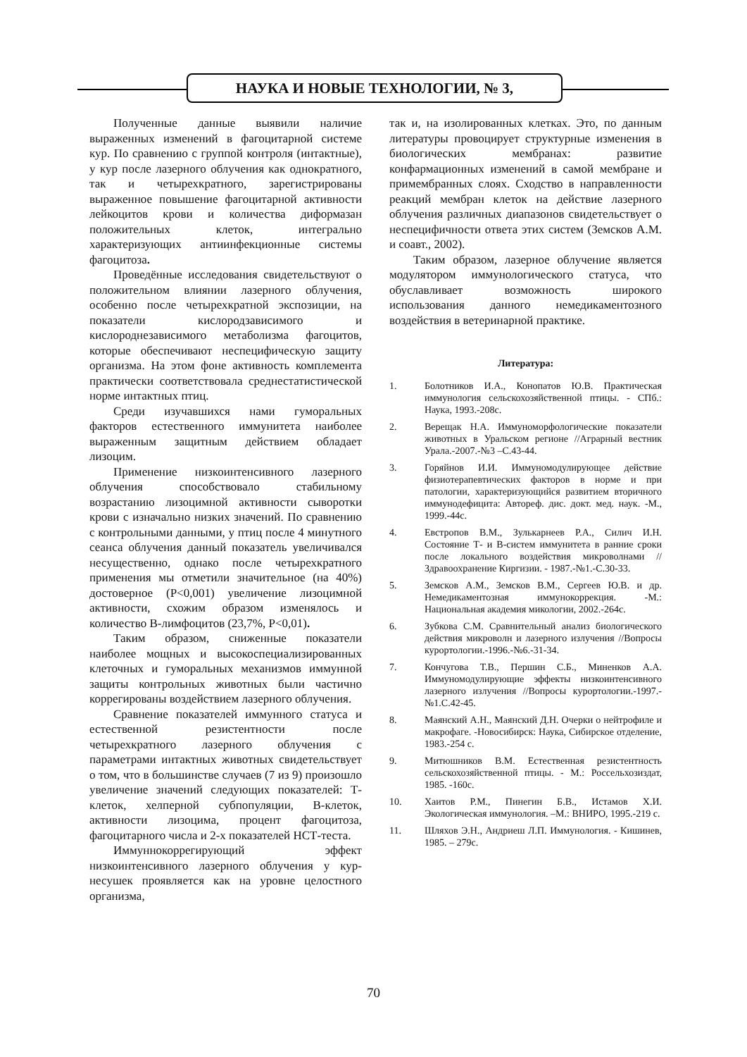НАУКА И НОВЫЕ ТЕХНОЛОГИИ, № 3,
Полученные данные выявили наличие выраженных изменений в фагоцитарной системе кур. По сравнению с группой контроля (интактные), у кур после лазерного облучения как однократного, так и четырехкратного, зарегистрированы выраженное повышение фагоцитарной активности лейкоцитов крови и количества диформазан положительных клеток, интегрально характеризующих антиинфекционные системы фагоцитоза.
Проведённые исследования свидетельствуют о положительном влиянии лазерного облучения, особенно после четырехкратной экспозиции, на показатели кислородзависимого и кислороднезависимого метаболизма фагоцитов, которые обеспечивают неспецифическую защиту организма. На этом фоне активность комплемента практически соответствовала среднестатистической норме интактных птиц.
Среди изучавшихся нами гуморальных факторов естественного иммунитета наиболее выраженным защитным действием обладает лизоцим.
Применение низкоинтенсивного лазерного облучения способствовало стабильному возрастанию лизоцимной активности сыворотки крови с изначально низких значений. По сравнению с контрольными данными, у птиц после 4 минутного сеанса облучения данный показатель увеличивался несущественно, однако после четырехкратного применения мы отметили значительное (на 40%) достоверное (Р<0,001) увеличение лизоцимной активности, схожим образом изменялось и количество В-лимфоцитов (23,7%, Р<0,01).
Таким образом, сниженные показатели наиболее мощных и высокоспециализированных клеточных и гуморальных механизмов иммунной защиты контрольных животных были частично коррегированы воздействием лазерного облучения.
Сравнение показателей иммунного статуса и естественной резистентности после четырехкратного лазерного облучения с параметрами интактных животных свидетельствует о том, что в большинстве случаев (7 из 9) произошло увеличение значений следующих показателей: Т-клеток, хелперной субпопуляции, В-клеток, активности лизоцима, процент фагоцитоза, фагоцитарного числа и 2-х показателей НСТ-теста.
Иммуннокоррегирующий эффект низкоинтенсивного лазерного облучения у кур-несушек проявляется как на уровне целостного организма,
так и, на изолированных клетках. Это, по данным литературы провоцирует структурные изменения в биологических мембранах: развитие конфармационных изменений в самой мембране и примембранных слоях. Сходство в направленности реакций мембран клеток на действие лазерного облучения различных диапазонов свидетельствует о неспецифичности ответа этих систем (Земсков А.М. и соавт., 2002).
Таким образом, лазерное облучение является модулятором иммунологического статуса, что обуславливает возможность широкого использования данного немедикаментозного воздействия в ветеринарной практике.
Литература:
1. Болотников И.А., Конопатов Ю.В. Практическая иммунология сельскохозяйственной птицы. - СПб.: Наука, 1993.-208с.
2. Верещак Н.А. Иммуноморфологические показатели животных в Уральском регионе //Аграрный вестник Урала.-2007.-№3 –С.43-44.
3. Горяйнов И.И. Иммуномодулирующее действие физиотерапевтических факторов в норме и при патологии, характеризующийся развитием вторичного иммунодефицита: Автореф. дис. докт. мед. наук. -М., 1999.-44с.
4. Евстропов В.М., Зулькарнеев Р.А., Силич И.Н. Состояние Т- и В-систем иммунитета в ранние сроки после локального воздействия микроволнами //Здравоохранение Киргизии. - 1987.-№1.-С.30-33.
5. Земсков А.М., Земсков В.М., Сергеев Ю.В. и др. Немедикаментозная иммунокоррекция. -М.: Национальная академия микологии, 2002.-264с.
6. Зубкова С.М. Сравнительный анализ биологического действия микроволн и лазерного излучения //Вопросы курортологии.-1996.-№6.-31-34.
7. Кончугова Т.В., Першин С.Б., Миненков А.А. Иммуномодулирующие эффекты низкоинтенсивного лазерного излучения //Вопросы курортологии.-1997.-№1.С.42-45.
8. Маянский А.Н., Маянский Д.Н. Очерки о нейтрофиле и макрофаге. -Новосибирск: Наука, Сибирское отделение, 1983.-254 с.
9. Митюшников В.М. Естественная резистентность сельскохозяйственной птицы. - М.: Россельхозиздат, 1985. -160с.
10. Хаитов Р.М., Пинегин Б.В., Истамов Х.И. Экологическая иммунология. –М.: ВНИРО, 1995.-219 с.
11. Шляхов Э.Н., Андриеш Л.П. Иммунология. - Кишинев, 1985. – 279с.
70